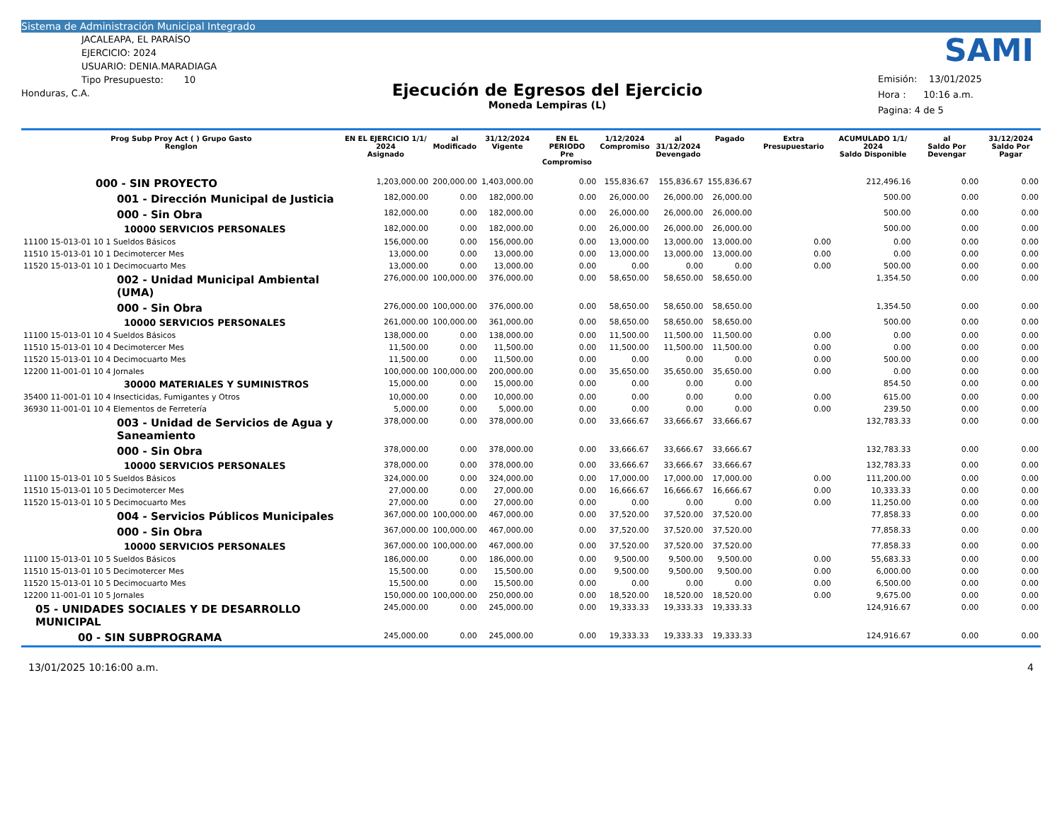Sistema de Administración Municipal Integrado
SAMI
JACALEAPA, EL PARAÍSO
EJERCICIO: 2024
USUARIO: DENIA.MARADIAGA
Tipo Presupuesto: 10
Honduras, C.A.
Ejecución de Egresos del Ejercicio
Moneda Lempiras (L)
Emisión: 13/01/2025
Hora : 10:16 a.m.
Pagina: 4 de 5
| Prog Subp Proy Act ( ) Grupo Gasto Renglon | EN EL EJERCICIO 1/1/ 2024 Asignado | al Modificado | 31/12/2024 Vigente | EN EL PERIODO Pre Compromiso | 1/12/2024 Compromiso | al 31/12/2024 Devengado | Pagado | Extra Presupuestario | ACUMULADO 1/1/ 2024 Saldo Disponible | al Saldo Por Devengar | 31/12/2024 Saldo Por Pagar |
| --- | --- | --- | --- | --- | --- | --- | --- | --- | --- | --- | --- |
| 000 - SIN PROYECTO | 1,203,000.00 | 200,000.00 | 1,403,000.00 | 0.00 | 155,836.67 | 155,836.67 | 155,836.67 | | 212,496.16 | 0.00 | 0.00 |
| 001 - Dirección Municipal de Justicia | 182,000.00 | 0.00 | 182,000.00 | 0.00 | 26,000.00 | 26,000.00 | 26,000.00 | | 500.00 | 0.00 | 0.00 |
| 000 - Sin Obra | 182,000.00 | 0.00 | 182,000.00 | 0.00 | 26,000.00 | 26,000.00 | 26,000.00 | | 500.00 | 0.00 | 0.00 |
| 10000 SERVICIOS PERSONALES | 182,000.00 | 0.00 | 182,000.00 | 0.00 | 26,000.00 | 26,000.00 | 26,000.00 | | 500.00 | 0.00 | 0.00 |
| 11100 15-013-01 10 1 Sueldos Básicos | 156,000.00 | 0.00 | 156,000.00 | 0.00 | 13,000.00 | 13,000.00 | 13,000.00 | 0.00 | 0.00 | 0.00 | 0.00 |
| 11510 15-013-01 10 1 Decimotercer Mes | 13,000.00 | 0.00 | 13,000.00 | 0.00 | 13,000.00 | 13,000.00 | 13,000.00 | 0.00 | 0.00 | 0.00 | 0.00 |
| 11520 15-013-01 10 1 Decimocuarto Mes | 13,000.00 | 0.00 | 13,000.00 | 0.00 | 0.00 | 0.00 | 0.00 | 0.00 | 500.00 | 0.00 | 0.00 |
| 002 - Unidad Municipal Ambiental (UMA) | 276,000.00 | 100,000.00 | 376,000.00 | 0.00 | 58,650.00 | 58,650.00 | 58,650.00 | | 1,354.50 | 0.00 | 0.00 |
| 000 - Sin Obra | 276,000.00 | 100,000.00 | 376,000.00 | 0.00 | 58,650.00 | 58,650.00 | 58,650.00 | | 1,354.50 | 0.00 | 0.00 |
| 10000 SERVICIOS PERSONALES | 261,000.00 | 100,000.00 | 361,000.00 | 0.00 | 58,650.00 | 58,650.00 | 58,650.00 | | 500.00 | 0.00 | 0.00 |
| 11100 15-013-01 10 4 Sueldos Básicos | 138,000.00 | 0.00 | 138,000.00 | 0.00 | 11,500.00 | 11,500.00 | 11,500.00 | 0.00 | 0.00 | 0.00 | 0.00 |
| 11510 15-013-01 10 4 Decimotercer Mes | 11,500.00 | 0.00 | 11,500.00 | 0.00 | 11,500.00 | 11,500.00 | 11,500.00 | 0.00 | 0.00 | 0.00 | 0.00 |
| 11520 15-013-01 10 4 Decimocuarto Mes | 11,500.00 | 0.00 | 11,500.00 | 0.00 | 0.00 | 0.00 | 0.00 | 0.00 | 500.00 | 0.00 | 0.00 |
| 12200 11-001-01 10 4 Jornales | 100,000.00 | 100,000.00 | 200,000.00 | 0.00 | 35,650.00 | 35,650.00 | 35,650.00 | 0.00 | 0.00 | 0.00 | 0.00 |
| 30000 MATERIALES Y SUMINISTROS | 15,000.00 | 0.00 | 15,000.00 | 0.00 | 0.00 | 0.00 | 0.00 | | 854.50 | 0.00 | 0.00 |
| 35400 11-001-01 10 4 Insecticidas, Fumigantes y Otros | 10,000.00 | 0.00 | 10,000.00 | 0.00 | 0.00 | 0.00 | 0.00 | 0.00 | 615.00 | 0.00 | 0.00 |
| 36930 11-001-01 10 4 Elementos de Ferretería | 5,000.00 | 0.00 | 5,000.00 | 0.00 | 0.00 | 0.00 | 0.00 | 0.00 | 239.50 | 0.00 | 0.00 |
| 003 - Unidad de Servicios de Agua y Saneamiento | 378,000.00 | 0.00 | 378,000.00 | 0.00 | 33,666.67 | 33,666.67 | 33,666.67 | | 132,783.33 | 0.00 | 0.00 |
| 000 - Sin Obra | 378,000.00 | 0.00 | 378,000.00 | 0.00 | 33,666.67 | 33,666.67 | 33,666.67 | | 132,783.33 | 0.00 | 0.00 |
| 10000 SERVICIOS PERSONALES | 378,000.00 | 0.00 | 378,000.00 | 0.00 | 33,666.67 | 33,666.67 | 33,666.67 | | 132,783.33 | 0.00 | 0.00 |
| 11100 15-013-01 10 5 Sueldos Básicos | 324,000.00 | 0.00 | 324,000.00 | 0.00 | 17,000.00 | 17,000.00 | 17,000.00 | 0.00 | 111,200.00 | 0.00 | 0.00 |
| 11510 15-013-01 10 5 Decimotercer Mes | 27,000.00 | 0.00 | 27,000.00 | 0.00 | 16,666.67 | 16,666.67 | 16,666.67 | 0.00 | 10,333.33 | 0.00 | 0.00 |
| 11520 15-013-01 10 5 Decimocuarto Mes | 27,000.00 | 0.00 | 27,000.00 | 0.00 | 0.00 | 0.00 | 0.00 | 0.00 | 11,250.00 | 0.00 | 0.00 |
| 004 - Servicios Públicos Municipales | 367,000.00 | 100,000.00 | 467,000.00 | 0.00 | 37,520.00 | 37,520.00 | 37,520.00 | | 77,858.33 | 0.00 | 0.00 |
| 000 - Sin Obra | 367,000.00 | 100,000.00 | 467,000.00 | 0.00 | 37,520.00 | 37,520.00 | 37,520.00 | | 77,858.33 | 0.00 | 0.00 |
| 10000 SERVICIOS PERSONALES | 367,000.00 | 100,000.00 | 467,000.00 | 0.00 | 37,520.00 | 37,520.00 | 37,520.00 | | 77,858.33 | 0.00 | 0.00 |
| 11100 15-013-01 10 5 Sueldos Básicos | 186,000.00 | 0.00 | 186,000.00 | 0.00 | 9,500.00 | 9,500.00 | 9,500.00 | 0.00 | 55,683.33 | 0.00 | 0.00 |
| 11510 15-013-01 10 5 Decimotercer Mes | 15,500.00 | 0.00 | 15,500.00 | 0.00 | 9,500.00 | 9,500.00 | 9,500.00 | 0.00 | 6,000.00 | 0.00 | 0.00 |
| 11520 15-013-01 10 5 Decimocuarto Mes | 15,500.00 | 0.00 | 15,500.00 | 0.00 | 0.00 | 0.00 | 0.00 | 0.00 | 6,500.00 | 0.00 | 0.00 |
| 12200 11-001-01 10 5 Jornales | 150,000.00 | 100,000.00 | 250,000.00 | 0.00 | 18,520.00 | 18,520.00 | 18,520.00 | 0.00 | 9,675.00 | 0.00 | 0.00 |
| 05 - UNIDADES SOCIALES Y DE DESARROLLO MUNICIPAL | 245,000.00 | 0.00 | 245,000.00 | 0.00 | 19,333.33 | 19,333.33 | 19,333.33 | | 124,916.67 | 0.00 | 0.00 |
| 00 - SIN SUBPROGRAMA | 245,000.00 | 0.00 | 245,000.00 | 0.00 | 19,333.33 | 19,333.33 | 19,333.33 | | 124,916.67 | 0.00 | 0.00 |
13/01/2025 10:16:00 a.m. 4